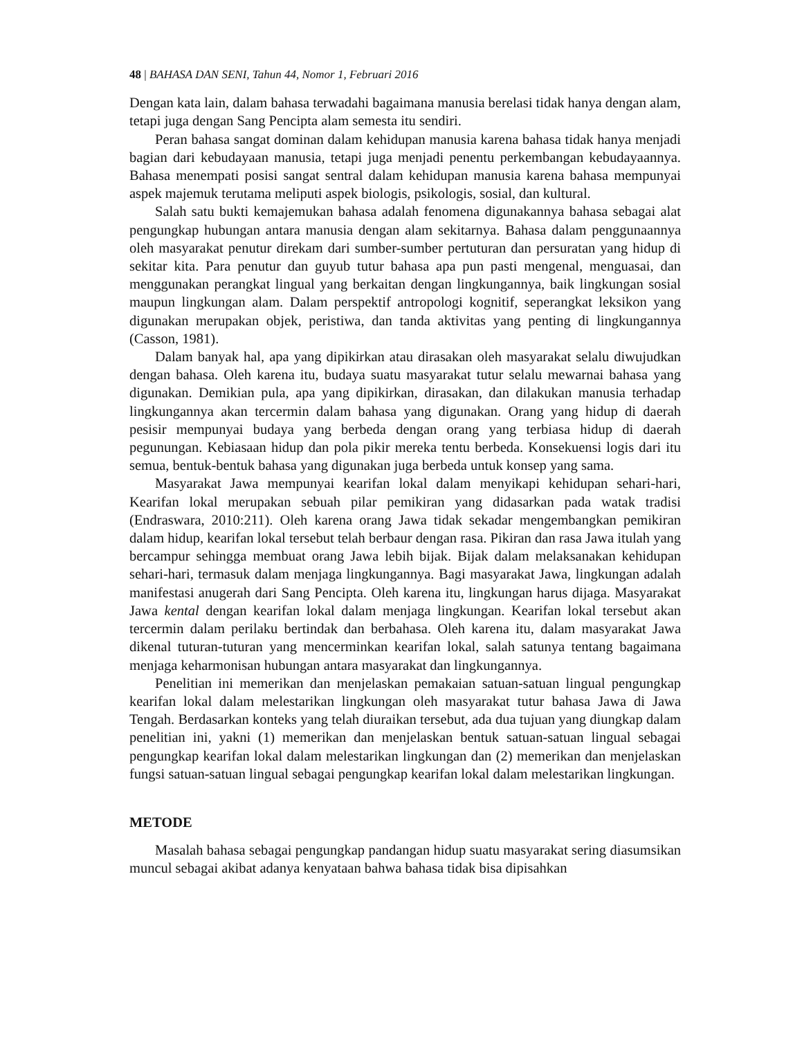48 | BAHASA DAN SENI, Tahun 44, Nomor 1, Februari 2016
Dengan kata lain, dalam bahasa terwadahi bagaimana manusia berelasi tidak hanya dengan alam, tetapi juga dengan Sang Pencipta alam semesta itu sendiri.
Peran bahasa sangat dominan dalam kehidupan manusia karena bahasa tidak hanya menjadi bagian dari kebudayaan manusia, tetapi juga menjadi penentu perkembangan kebudayaannya. Bahasa menempati posisi sangat sentral dalam kehidupan manusia karena bahasa mempunyai aspek majemuk terutama meliputi aspek biologis, psikologis, sosial, dan kultural.
Salah satu bukti kemajemukan bahasa adalah fenomena digunakannya bahasa sebagai alat pengungkap hubungan antara manusia dengan alam sekitarnya. Bahasa dalam penggunaannya oleh masyarakat penutur direkam dari sumber-sumber pertuturan dan persuratan yang hidup di sekitar kita. Para penutur dan guyub tutur bahasa apa pun pasti mengenal, menguasai, dan menggunakan perangkat lingual yang berkaitan dengan lingkungannya, baik lingkungan sosial maupun lingkungan alam. Dalam perspektif antropologi kognitif, seperangkat leksikon yang digunakan merupakan objek, peristiwa, dan tanda aktivitas yang penting di lingkungannya (Casson, 1981).
Dalam banyak hal, apa yang dipikirkan atau dirasakan oleh masyarakat selalu diwujudkan dengan bahasa. Oleh karena itu, budaya suatu masyarakat tutur selalu mewarnai bahasa yang digunakan. Demikian pula, apa yang dipikirkan, dirasakan, dan dilakukan manusia terhadap lingkungannya akan tercermin dalam bahasa yang digunakan. Orang yang hidup di daerah pesisir mempunyai budaya yang berbeda dengan orang yang terbiasa hidup di daerah pegunungan. Kebiasaan hidup dan pola pikir mereka tentu berbeda. Konsekuensi logis dari itu semua, bentuk-bentuk bahasa yang digunakan juga berbeda untuk konsep yang sama.
Masyarakat Jawa mempunyai kearifan lokal dalam menyikapi kehidupan sehari-hari, Kearifan lokal merupakan sebuah pilar pemikiran yang didasarkan pada watak tradisi (Endraswara, 2010:211). Oleh karena orang Jawa tidak sekadar mengembangkan pemikiran dalam hidup, kearifan lokal tersebut telah berbaur dengan rasa. Pikiran dan rasa Jawa itulah yang bercampur sehingga membuat orang Jawa lebih bijak. Bijak dalam melaksanakan kehidupan sehari-hari, termasuk dalam menjaga lingkungannya. Bagi masyarakat Jawa, lingkungan adalah manifestasi anugerah dari Sang Pencipta. Oleh karena itu, lingkungan harus dijaga. Masyarakat Jawa kental dengan kearifan lokal dalam menjaga lingkungan. Kearifan lokal tersebut akan tercermin dalam perilaku bertindak dan berbahasa. Oleh karena itu, dalam masyarakat Jawa dikenal tuturan-tuturan yang mencerminkan kearifan lokal, salah satunya tentang bagaimana menjaga keharmonisan hubungan antara masyarakat dan lingkungannya.
Penelitian ini memerikan dan menjelaskan pemakaian satuan-satuan lingual pengungkap kearifan lokal dalam melestarikan lingkungan oleh masyarakat tutur bahasa Jawa di Jawa Tengah. Berdasarkan konteks yang telah diuraikan tersebut, ada dua tujuan yang diungkap dalam penelitian ini, yakni (1) memerikan dan menjelaskan bentuk satuan-satuan lingual sebagai pengungkap kearifan lokal dalam melestarikan lingkungan dan (2) memerikan dan menjelaskan fungsi satuan-satuan lingual sebagai pengungkap kearifan lokal dalam melestarikan lingkungan.
METODE
Masalah bahasa sebagai pengungkap pandangan hidup suatu masyarakat sering diasumsikan muncul sebagai akibat adanya kenyataan bahwa bahasa tidak bisa dipisahkan